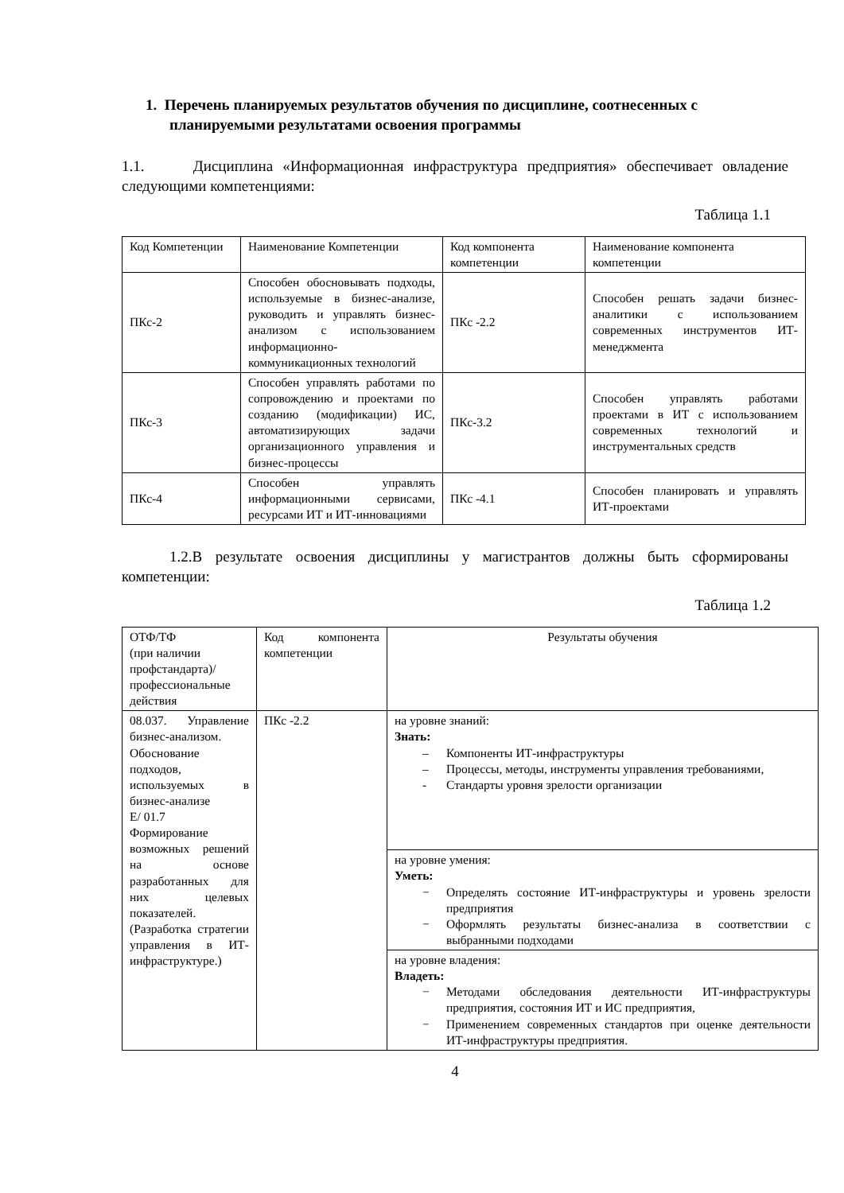1. Перечень планируемых результатов обучения по дисциплине, соотнесенных с планируемыми результатами освоения программы
1.1. Дисциплина «Информационная инфраструктура предприятия» обеспечивает овладение следующими компетенциями:
Таблица 1.1
| Код Компетенции | Наименование Компетенции | Код компонента компетенции | Наименование компонента компетенции |
| --- | --- | --- | --- |
| ПКс-2 | Способен обосновывать подходы, используемые в бизнес-анализе, руководить и управлять бизнес-анализом с использованием информационно-коммуникационных технологий | ПКс -2.2 | Способен решать задачи бизнес-аналитики с использованием современных инструментов ИТ-менеджмента |
| ПКс-3 | Способен управлять работами по сопровождению и проектами по созданию (модификации) ИС, автоматизирующих задачи организационного управления и бизнес-процессы | ПКс-3.2 | Способен управлять работами проектами в ИТ с использованием современных технологий и инструментальных средств |
| ПКс-4 | Способен управлять информационными сервисами, ресурсами ИТ и ИТ-инновациями | ПКс -4.1 | Способен планировать и управлять ИТ-проектами |
1.2.В результате освоения дисциплины у магистрантов должны быть сформированы компетенции:
Таблица 1.2
| ОТФ/ТФ (при наличии профстандарта)/ профессиональные действия | Код компонента компетенции | Результаты обучения |
| --- | --- | --- |
| 08.037. Управление бизнес-анализом. Обоснование подходов, используемых в бизнес-анализе E/ 01.7 Формирование возможных решений на основе разработанных для них целевых показателей. (Разработка стратегии управления в ИТ-инфраструктуре.) | ПКс -2.2 | на уровне знаний: Знать: – Компоненты ИТ-инфраструктуры – Процессы, методы, инструменты управления требованиями, - Стандарты уровня зрелости организации |
| | | на уровне умения: Уметь: − Определять состояние ИТ-инфраструктуры и уровень зрелости предприятия − Оформлять результаты бизнес-анализа в соответствии с выбранными подходами |
| | | на уровне владения: Владеть: − Методами обследования деятельности ИТ-инфраструктуры предприятия, состояния ИТ и ИС предприятия, − Применением современных стандартов при оценке деятельности ИТ-инфраструктуры предприятия. |
4